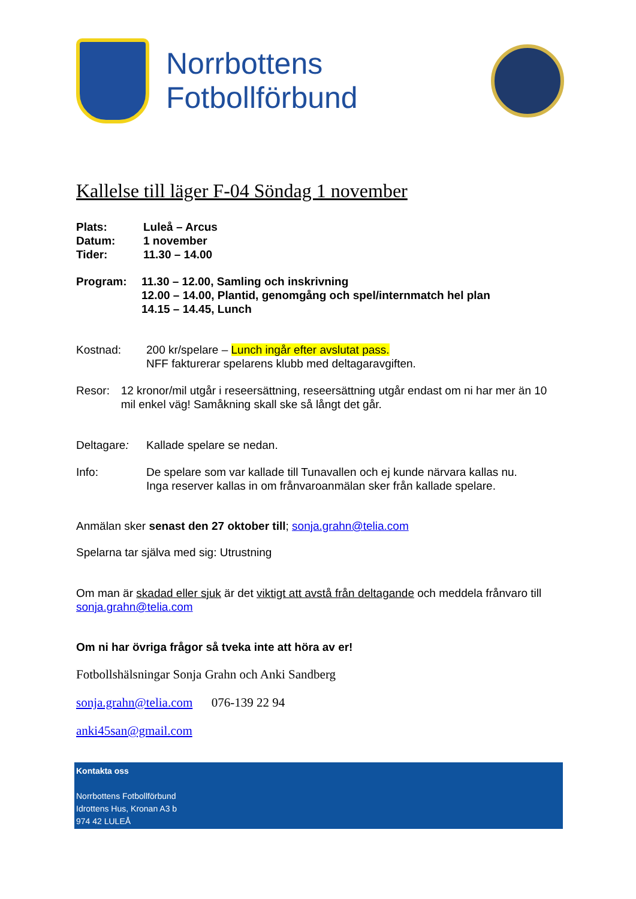Norrbottens
Fotbollförbund
Kallelse till läger F-04 Söndag 1 november
Plats: Luleå – Arcus
Datum: 1 november
Tider: 11.30 – 14.00
Program: 11.30 – 12.00, Samling och inskrivning
12.00 – 14.00, Plantid, genomgång och spel/internmatch hel plan
14.15 – 14.45, Lunch
Kostnad: 200 kr/spelare – Lunch ingår efter avslutat pass.
NFF fakturerar spelarens klubb med deltagaravgiften.
Resor: 12 kronor/mil utgår i reseersättning, reseersättning utgår endast om ni har mer än 10 mil enkel väg! Samåkning skall ske så långt det går.
Deltagare: Kallade spelare se nedan.
Info: De spelare som var kallade till Tunavallen och ej kunde närvara kallas nu.
Inga reserver kallas in om frånvaroanmälan sker från kallade spelare.
Anmälan sker senast den 27 oktober till; sonja.grahn@telia.com
Spelarna tar själva med sig: Utrustning
Om man är skadad eller sjuk är det viktigt att avstå från deltagande och meddela frånvaro till sonja.grahn@telia.com
Om ni har övriga frågor så tveka inte att höra av er!
Fotbollshälsningar Sonja Grahn och Anki Sandberg
sonja.grahn@telia.com 076-139 22 94
anki45san@gmail.com
Kontakta oss
Norrbottens Fotbollförbund
Idrottens Hus, Kronan A3 b
974 42 LULEÅ